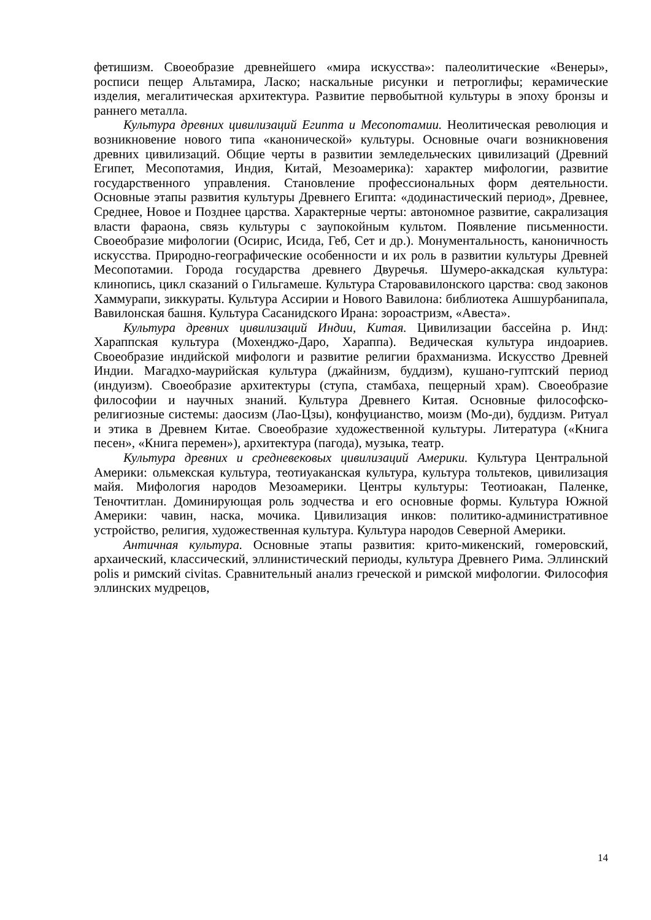фетишизм. Своеобразие древнейшего «мира искусства»: палеолитические «Венеры», росписи пещер Альтамира, Ласко; наскальные рисунки и петроглифы; керамические изделия, мегалитическая архитектура. Развитие первобытной культуры в эпоху бронзы и раннего металла.
Культура древних цивилизаций Египта и Месопотамии. Неолитическая революция и возникновение нового типа «канонической» культуры. Основные очаги возникновения древних цивилизаций. Общие черты в развитии земледельческих цивилизаций (Древний Египет, Месопотамия, Индия, Китай, Мезоамерика): характер мифологии, развитие государственного управления. Становление профессиональных форм деятельности. Основные этапы развития культуры Древнего Египта: «додинастический период», Древнее, Среднее, Новое и Позднее царства. Характерные черты: автономное развитие, сакрализация власти фараона, связь культуры с заупокойным культом. Появление письменности. Своеобразие мифологии (Осирис, Исида, Геб, Сет и др.). Монументальность, каноничность искусства. Природно-географические особенности и их роль в развитии культуры Древней Месопотамии. Города государства древнего Двуречья. Шумеро-аккадская культура: клинопись, цикл сказаний о Гильгамеше. Культура Старовавилонского царства: свод законов Хаммурапи, зиккураты. Культура Ассирии и Нового Вавилона: библиотека Ашшурбанипала, Вавилонская башня. Культура Сасанидского Ирана: зороастризм, «Авеста».
Культура древних цивилизаций Индии, Китая. Цивилизации бассейна р. Инд: Хараппская культура (Мохенджо-Даро, Хараппа). Ведическая культура индоариев. Своеобразие индийской мифологи и развитие религии брахманизма. Искусство Древней Индии. Магадхо-маурийская культура (джайнизм, буддизм), кушано-гуптский период (индуизм). Своеобразие архитектуры (ступа, стамбаха, пещерный храм). Своеобразие философии и научных знаний. Культура Древнего Китая. Основные философско-религиозные системы: даосизм (Лао-Цзы), конфуцианство, моизм (Мо-ди), буддизм. Ритуал и этика в Древнем Китае. Своеобразие художественной культуры. Литература («Книга песен», «Книга перемен»), архитектура (пагода), музыка, театр.
Культура древних и средневековых цивилизаций Америки. Культура Центральной Америки: ольмекская культура, теотиуаканская культура, культура тольтеков, цивилизация майя. Мифология народов Мезоамерики. Центры культуры: Теотиоакан, Паленке, Теночтитлан. Доминирующая роль зодчества и его основные формы. Культура Южной Америки: чавин, наска, мочика. Цивилизация инков: политико-административное устройство, религия, художественная культура. Культура народов Северной Америки.
Античная культура. Основные этапы развития: крито-микенский, гомеровский, архаический, классический, эллинистический периоды, культура Древнего Рима. Эллинский polis и римский civitas. Сравнительный анализ греческой и римской мифологии. Философия эллинских мудрецов,
14